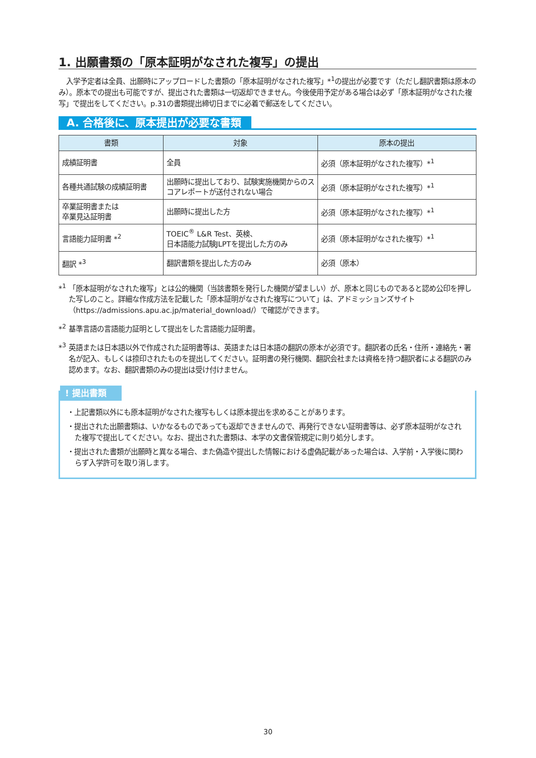1. 出願書類の「原本証明がなされた複写」の提出
入学予定者は全員、出願時にアップロードした書類の「原本証明がなされた複写」*<sup>1</sup>の提出が必要です（ただし翻訳書類は原本のみ）。原本での提出も可能ですが、提出された書類は一切返却できません。今後使用予定がある場合は必ず「原本証明がなされた複写」で提出をしてください。p.31の書類提出締切日までに必着で郵送をしてください。
A. 合格後に、原本提出が必要な書類
| 書類 | 対象 | 原本の提出 |
| --- | --- | --- |
| 成績証明書 | 全員 | 必須（原本証明がなされた複写）*<sup>1</sup> |
| 各種共通試験の成績証明書 | 出願時に提出しており、試験実施機関からのスコアレポートが送付されない場合 | 必須（原本証明がなされた複写）*<sup>1</sup> |
| 卒業証明書または 卒業見込証明書 | 出願時に提出した方 | 必須（原本証明がなされた複写）*<sup>1</sup> |
| 言語能力証明書 *<sup>2</sup> | TOEIC<sup>®</sup> L&R Test、英検、 日本語能力試験JLPTを提出した方のみ | 必須（原本証明がなされた複写）*<sup>1</sup> |
| 翻訳 *<sup>3</sup> | 翻訳書類を提出した方のみ | 必須（原本） |
*<sup>1</sup> 「原本証明がなされた複写」とは公的機関（当該書類を発行した機関が望ましい）が、原本と同じものであると認め公印を押した写しのこと。詳細な作成方法を記載した「原本証明がなされた複写について」は、アドミッションズサイト（https://admissions.apu.ac.jp/material_download/）で確認ができます。
*<sup>2</sup> 基準言語の言語能力証明として提出をした言語能力証明書。
*<sup>3</sup> 英語または日本語以外で作成された証明書等は、英語または日本語の翻訳の原本が必須です。翻訳者の氏名・住所・連絡先・署名が記入、もしくは捺印されたものを提出してください。証明書の発行機関、翻訳会社または資格を持つ翻訳者による翻訳のみ認めます。なお、翻訳書類のみの提出は受け付けません。
! 提出書類
・上記書類以外にも原本証明がなされた複写もしくは原本提出を求めることがあります。
・提出された出願書類は、いかなるものであっても返却できませんので、再発行できない証明書等は、必ず原本証明がなされた複写で提出してください。なお、提出された書類は、本学の文書保管規定に則り処分します。
・提出された書類が出願時と異なる場合、また偽造や提出した情報における虚偽記載があった場合は、入学前・入学後に関わらず入学許可を取り消します。
30